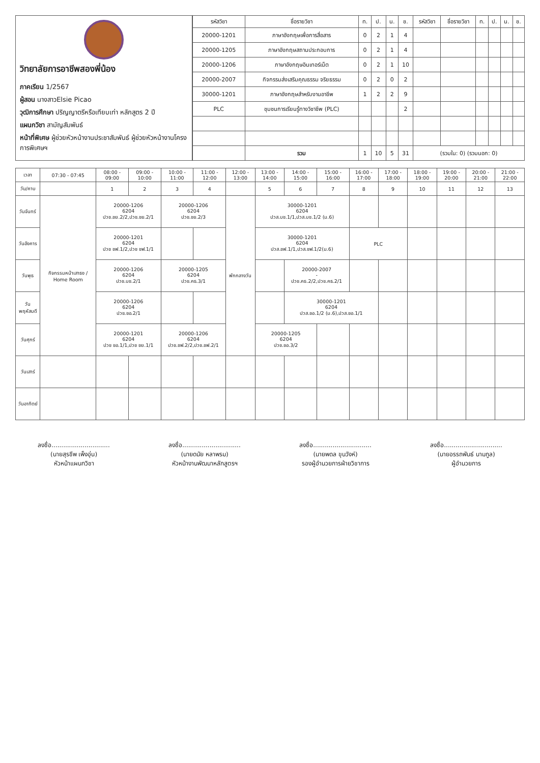วิทยาลัยการอาชีพสองพี่น้อง
ภาคเรียน 1/2567
ผู้สอน นางสาวElsie Picao
วุฒิการศึกษา ปริญญาตรีหรือเทียบเท่า หลักสูตร 2 ปี
แผนกวิชา สามัญสัมพันธ์
หน้าที่พิเศษ ผู้ช่วยหัวหน้างานประชาสัมพันธ์ ผู้ช่วยหัวหน้างานโครงการพิเศษฯ
| รหัสวิชา | ชื่อรายวิชา | ท. | ป. | น. | ช. | รหัสวิชา | ชื่อรายวิชา | ท. | ป. | น. | ช. |
| --- | --- | --- | --- | --- | --- | --- | --- | --- | --- | --- | --- |
| 20000-1201 | ภาษาอังกฤษเพื่อการสื่อสาร | 0 | 2 | 1 | 4 | | | | | | |
| 20000-1205 | ภาษาอังกฤษสถานประกอบการ | 0 | 2 | 1 | 4 | | | | | | |
| 20000-1206 | ภาษาอังกฤษอินเทอร์เน็ต | 0 | 2 | 1 | 10 | | | | | | |
| 20000-2007 | กิจกรรมส่งเสริมคุณธรรม จริยธรรม | 0 | 2 | 0 | 2 | | | | | | |
| 30000-1201 | ภาษาอังกฤษสำหรับงานอาชีพ | 1 | 2 | 2 | 9 | | | | | | |
| PLC | ชุมชนการเรียนรู้ทางวิชาชีพ (PLC) | | | | 2 | | | | | | |
| | รวม | 1 | 10 | 5 | 31 | (รวมใน: 0) (รวมนอก: 0) | | | | | |
| เวลา | 07:30 - 07:45 | 08:00 - 09:00 | 09:00 - 10:00 | 10:00 - 11:00 | 11:00 - 12:00 | 12:00 - 13:00 | 13:00 - 14:00 | 14:00 - 15:00 | 15:00 - 16:00 | 16:00 - 17:00 | 17:00 - 18:00 | 18:00 - 19:00 | 19:00 - 20:00 | 20:00 - 21:00 | 21:00 - 22:00 |
| --- | --- | --- | --- | --- | --- | --- | --- | --- | --- | --- | --- | --- | --- | --- | --- |
| วัน/คาบ | | 1 | 2 | 3 | 4 | | 5 | 6 | 7 | 8 | 9 | 10 | 11 | 12 | 13 |
| วันจันทร์ | กิจกรรมหน้าเสาธง / Home Room | 20000-1206 6204 ปวช.ชย.2/2,ปวช.ชย.2/1 | | 20000-1206 6204 ปวช.ชย.2/3 | | พักกลางวัน | 30000-1201 6204 ปวส.บช.1/1,ปวส.บช.1/2 (ม.6) | | | | | | | | |
| วันอังคาร | | 20000-1201 6204 ปวช ชฟ.1/2,ปวช ชฟ.1/1 | | | | | 30000-1201 6204 ปวส.ชฟ.1/1,ปวส.ชฟ.1/2(ม.6) | | | PLC | | | | | |
| วันพุธ | | 20000-1206 6204 ปวช.บช.2/1 | | 20000-1205 6204 ปวช.คธ.3/1 | | | | 20000-2007 - ปวช.คธ.2/2,ปวช.คธ.2/1 | | | | | | | |
| วันพฤหัสบดี | | 20000-1206 6204 ปวช.ชอ.2/1 | | | | | | 30000-1201 6204 ปวส.ชอ.1/2 (ม.6),ปวส.ชอ.1/1 | | | | | | | |
| วันศุกร์ | | 20000-1201 6204 ปวช ชอ.1/1,ปวช ชย.1/1 | | 20000-1206 6204 ปวช.ชฟ.2/2,ปวช.ชฟ.2/1 | | | 20000-1205 6204 ปวช.ชอ.3/2 | | | | | | | | |
| วันเสาร์ | | | | | | | | | | | | | | | |
| วันอาทิตย์ | | | | | | | | | | | | | | | |
ลงชื่อ..............................
(นายสุรชีพ เพ็งอุ่น)
หัวหน้าแผนกวิชา
ลงชื่อ..............................
(นายดนัย หลาพรม)
หัวหน้างานพัฒนาหลักสูตรฯ
ลงชื่อ..............................
(นายพดล ขุนวังห์)
รองผู้อำนวยการฝ่ายวิชาการ
ลงชื่อ..............................
(นายอรรถพันธ์ นามกูล)
ผู้อำนวยการ